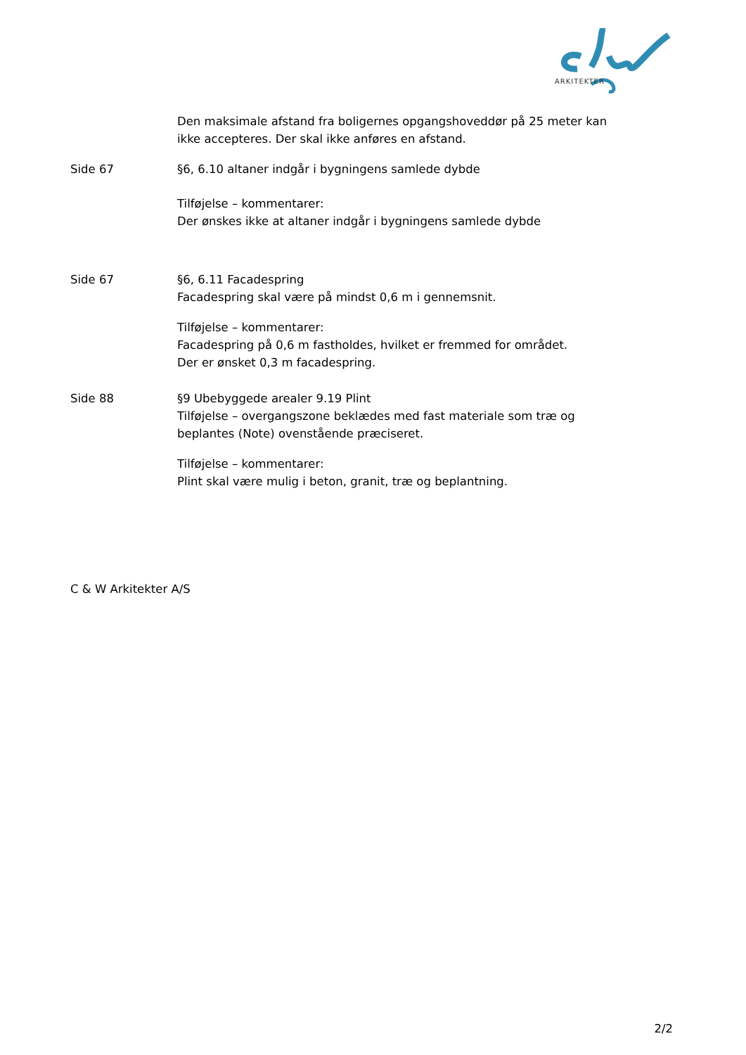ARKITEKTER
Den maksimale afstand fra boligernes opgangshoveddør på 25 meter kan ikke accepteres. Der skal ikke anføres en afstand.
Side 67 §6, 6.10 altaner indgår i bygningens samlede dybde
Tilføjelse – kommentarer:
Der ønskes ikke at altaner indgår i bygningens samlede dybde
Side 67 §6, 6.11 Facadespring
Facadespring skal være på mindst 0,6 m i gennemsnit.
Tilføjelse – kommentarer:
Facadespring på 0,6 m fastholdes, hvilket er fremmed for området.
Der er ønsket 0,3 m facadespring.
Side 88 §9 Ubebyggede arealer 9.19 Plint
Tilføjelse – overgangszone beklædes med fast materiale som træ og beplantes (Note) ovenstående præciseret.
Tilføjelse – kommentarer:
Plint skal være mulig i beton, granit, træ og beplantning.
C & W Arkitekter A/S
2/2